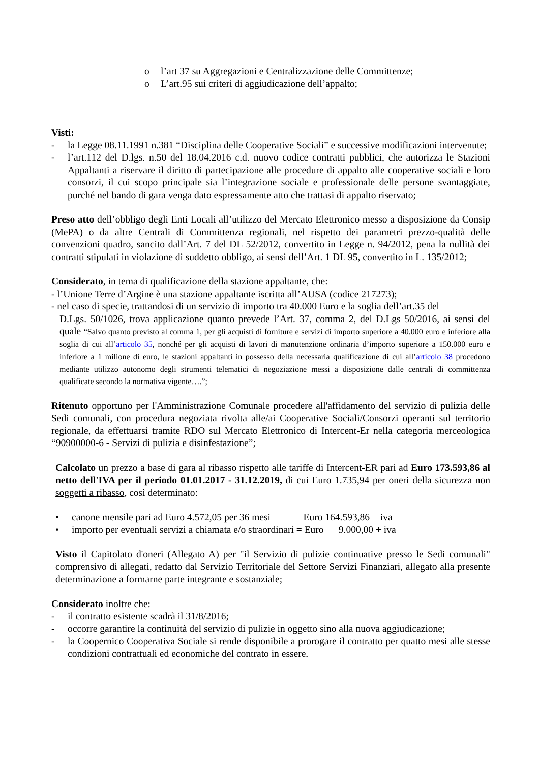o l’art 37 su Aggregazioni e Centralizzazione delle Committenze;
o L’art.95 sui criteri di aggiudicazione dell’appalto;
Visti:
- la Legge 08.11.1991 n.381 “Disciplina delle Cooperative Sociali” e successive modificazioni intervenute;
- l’art.112 del D.lgs. n.50 del 18.04.2016 c.d. nuovo codice contratti pubblici, che autorizza le Stazioni Appaltanti a riservare il diritto di partecipazione alle procedure di appalto alle cooperative sociali e loro consorzi, il cui scopo principale sia l’integrazione sociale e professionale delle persone svantaggiate, purché nel bando di gara venga dato espressamente atto che trattasi di appalto riservato;
Preso atto dell’obbligo degli Enti Locali all’utilizzo del Mercato Elettronico messo a disposizione da Consip (MePA) o da altre Centrali di Committenza regionali, nel rispetto dei parametri prezzo-qualità delle convenzioni quadro, sancito dall’Art. 7 del DL 52/2012, convertito in Legge n. 94/2012, pena la nullità dei contratti stipulati in violazione di suddetto obbligo, ai sensi dell’Art. 1 DL 95, convertito in L. 135/2012;
Considerato, in tema di qualificazione della stazione appaltante, che:
- l’Unione Terre d’Argine è una stazione appaltante iscritta all’AUSA (codice 217273);
- nel caso di specie, trattandosi di un servizio di importo tra 40.000 Euro e la soglia dell’art.35 del
D.Lgs. 50/1026, trova applicazione quanto prevede l’Art. 37, comma 2, del D.Lgs 50/2016, ai sensi del quale “Salvo quanto previsto al comma 1, per gli acquisti di forniture e servizi di importo superiore a 40.000 euro e inferiore alla soglia di cui all’articolo 35, nonché per gli acquisti di lavori di manutenzione ordinaria d’importo superiore a 150.000 euro e inferiore a 1 milione di euro, le stazioni appaltanti in possesso della necessaria qualificazione di cui all’articolo 38 procedono mediante utilizzo autonomo degli strumenti telematici di negoziazione messi a disposizione dalle centrali di committenza qualificate secondo la normativa vigente….”;
Ritenuto opportuno per l'Amministrazione Comunale procedere all'affidamento del servizio di pulizia delle Sedi comunali, con procedura negoziata rivolta alle/ai Cooperative Sociali/Consorzi operanti sul territorio regionale, da effettuarsi tramite RDO sul Mercato Elettronico di Intercent-Er nella categoria merceologica “90900000-6 - Servizi di pulizia e disinfestazione”;
Calcolato un prezzo a base di gara al ribasso rispetto alle tariffe di Intercent-ER pari ad Euro 173.593,86 al netto dell'IVA per il periodo 01.01.2017 - 31.12.2019, di cui Euro 1.735,94 per oneri della sicurezza non soggetti a ribasso, così determinato:
• canone mensile pari ad Euro 4.572,05 per 36 mesi = Euro 164.593,86 + iva
• importo per eventuali servizi a chiamata e/o straordinari = Euro 9.000,00 + iva
Visto il Capitolato d'oneri (Allegato A) per "il Servizio di pulizie continuative presso le Sedi comunali" comprensivo di allegati, redatto dal Servizio Territoriale del Settore Servizi Finanziari, allegato alla presente determinazione a formarne parte integrante e sostanziale;
Considerato inoltre che:
- il contratto esistente scadrà il 31/8/2016;
- occorre garantire la continuità del servizio di pulizie in oggetto sino alla nuova aggiudicazione;
- la Coopernico Cooperativa Sociale si rende disponibile a prorogare il contratto per quatto mesi alle stesse condizioni contrattuali ed economiche del contrato in essere.